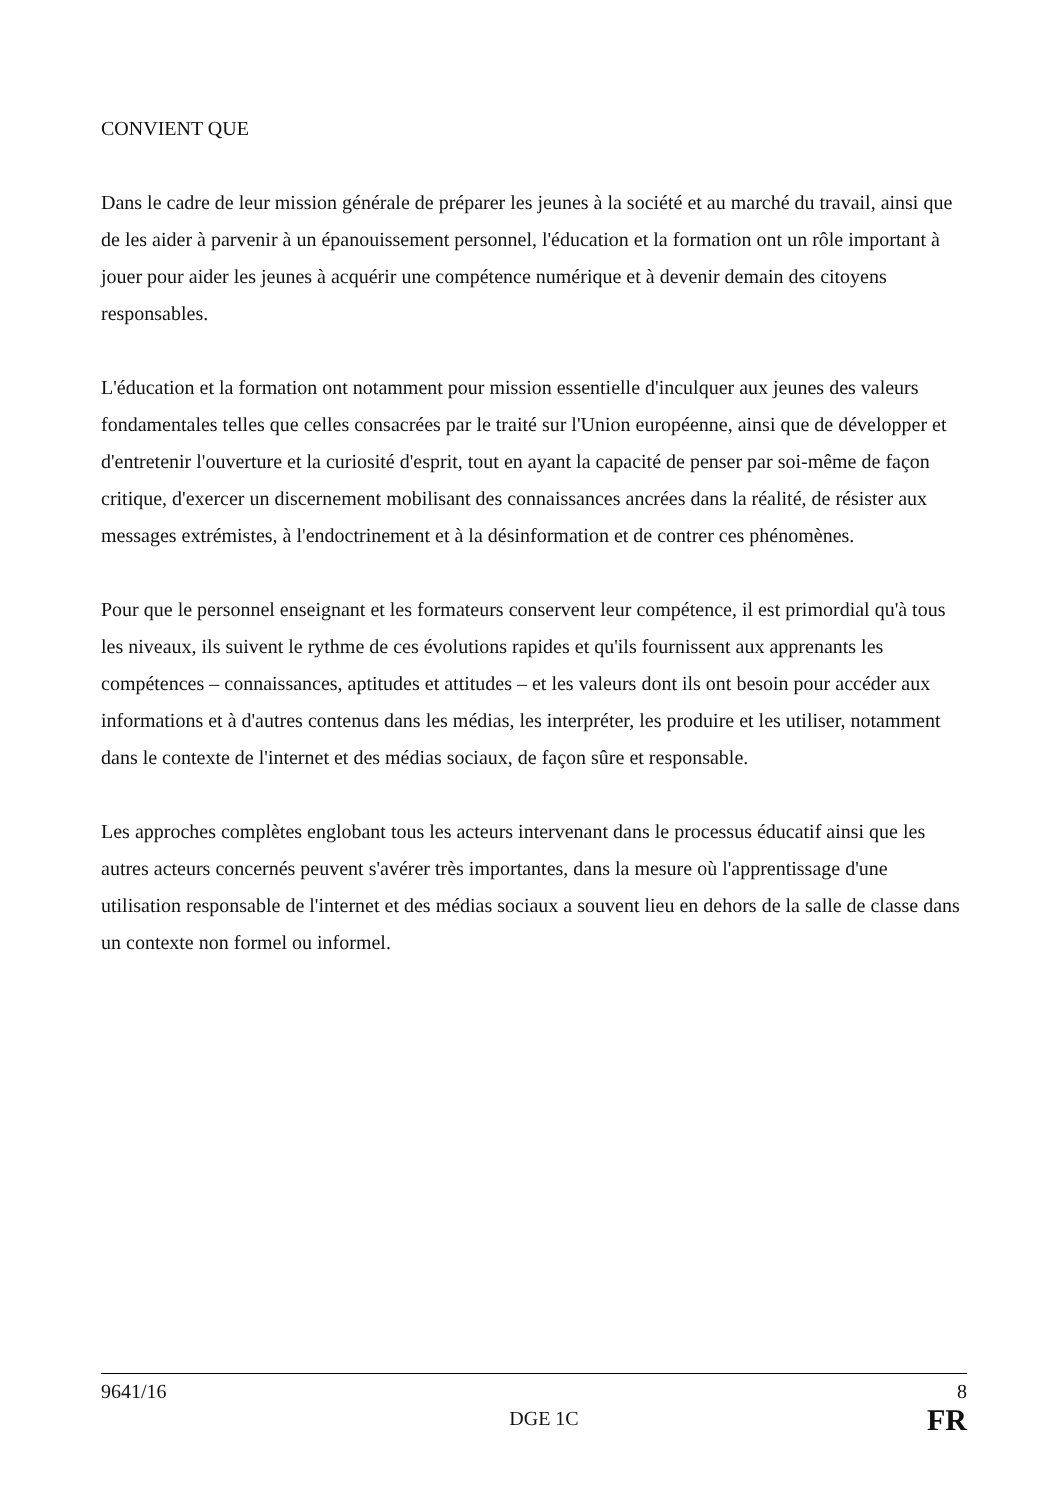CONVIENT QUE
Dans le cadre de leur mission générale de préparer les jeunes à la société et au marché du travail, ainsi que de les aider à parvenir à un épanouissement personnel, l'éducation et la formation ont un rôle important à jouer pour aider les jeunes à acquérir une compétence numérique et à devenir demain des citoyens responsables.
L'éducation et la formation ont notamment pour mission essentielle d'inculquer aux jeunes des valeurs fondamentales telles que celles consacrées par le traité sur l'Union européenne, ainsi que de développer et d'entretenir l'ouverture et la curiosité d'esprit, tout en ayant la capacité de penser par soi-même de façon critique, d'exercer un discernement mobilisant des connaissances ancrées dans la réalité, de résister aux messages extrémistes, à l'endoctrinement et à la désinformation et de contrer ces phénomènes.
Pour que le personnel enseignant et les formateurs conservent leur compétence, il est primordial qu'à tous les niveaux, ils suivent le rythme de ces évolutions rapides et qu'ils fournissent aux apprenants les compétences – connaissances, aptitudes et attitudes – et les valeurs dont ils ont besoin pour accéder aux informations et à d'autres contenus dans les médias, les interpréter, les produire et les utiliser, notamment dans le contexte de l'internet et des médias sociaux, de façon sûre et responsable.
Les approches complètes englobant tous les acteurs intervenant dans le processus éducatif ainsi que les autres acteurs concernés peuvent s'avérer très importantes, dans la mesure où l'apprentissage d'une utilisation responsable de l'internet et des médias sociaux a souvent lieu en dehors de la salle de classe dans un contexte non formel ou informel.
9641/16 8
DGE 1C FR